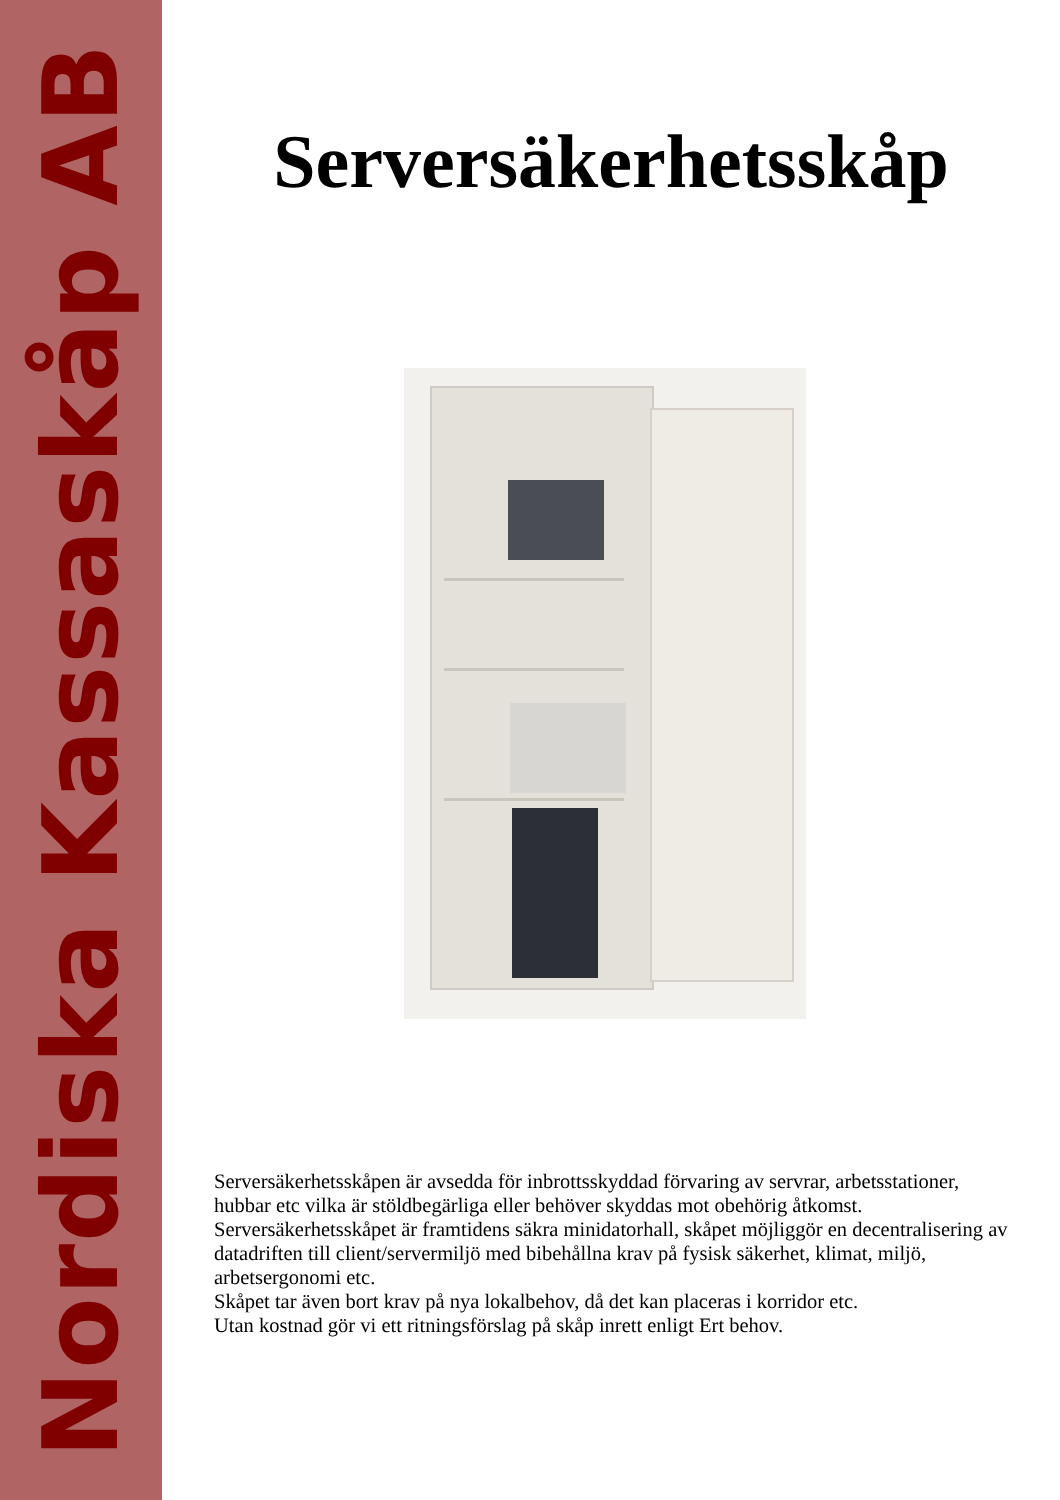Nordiska Kassaskåp AB
Serversäkerhetsskåp
Serversäkerhetsskåpen är avsedda för inbrottsskyddad förvaring av servrar, arbetsstationer, hubbar etc vilka är stöldbegärliga eller behöver skyddas mot obehörig åtkomst.
Serversäkerhetsskåpet är framtidens säkra minidatorhall, skåpet möjliggör en decentralisering av datadriften till client/servermiljö med bibehållna krav på fysisk säkerhet, klimat, miljö, arbetsergonomi etc.
Skåpet tar även bort krav på nya lokalbehov, då det kan placeras i korridor etc.
Utan kostnad gör vi ett ritningsförslag på skåp inrett enligt Ert behov.